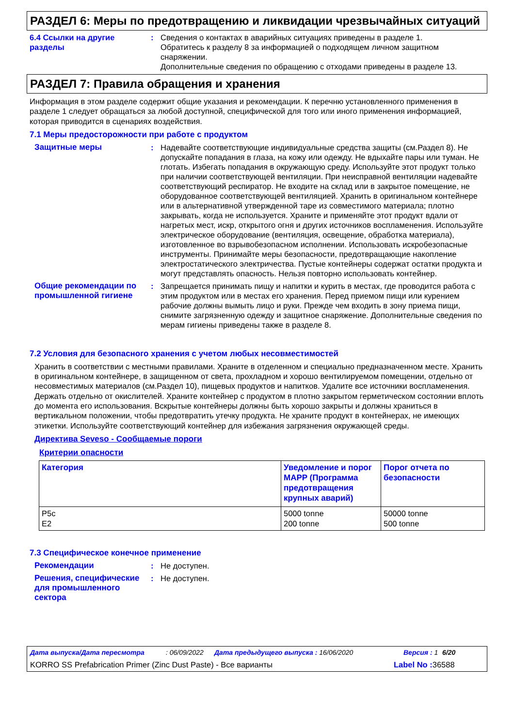РАЗДЕЛ 6: Меры по предотвращению и ликвидации чрезвычайных ситуаций
6.4 Ссылки на другие разделы
: Сведения о контактах в аварийных ситуациях приведены в разделе 1.
Обратитесь к разделу 8 за информацией о подходящем личном защитном снаряжении.
Дополнительные сведения по обращению с отходами приведены в разделе 13.
РАЗДЕЛ 7: Правила обращения и хранения
Информация в этом разделе содержит общие указания и рекомендации. К перечню установленного применения в разделе 1 следует обращаться за любой доступной, специфической для того или иного применения информацией, которая приводится в сценариях воздействия.
7.1 Меры предосторожности при работе с продуктом
Защитные меры : Надевайте соответствующие индивидуальные средства защиты (см.Раздел 8). Не допускайте попадания в глаза, на кожу или одежду. Не вдыхайте пары или туман. Не глотать. Избегать попадания в окружающую среду. Используйте этот продукт только при наличии соответствующей вентиляции. При неисправной вентиляции надевайте соответствующий респиратор. Не входите на склад или в закрытое помещение, не оборудованное соответствующей вентиляцией. Хранить в оригинальном контейнере или в альтернативной утвержденной таре из совместимого материала; плотно закрывать, когда не используется. Храните и применяйте этот продукт вдали от нагретых мест, искр, открытого огня и других источников воспламенения. Используйте электрическое оборудование (вентиляция, освещение, обработка материала), изготовленное во взрывобезопасном исполнении. Использовать искробезопасные инструменты. Принимайте меры безопасности, предотвращающие накопление электростатического электричества. Пустые контейнеры содержат остатки продукта и могут представлять опасность. Нельзя повторно использовать контейнер.
Общие рекомендации по промышленной гигиене
: Запрещается принимать пищу и напитки и курить в местах, где проводится работа с этим продуктом или в местах его хранения. Перед приемом пищи или курением рабочие должны вымыть лицо и руки. Прежде чем входить в зону приема пищи, снимите загрязненную одежду и защитное снаряжение. Дополнительные сведения по мерам гигиены приведены также в разделе 8.
7.2 Условия для безопасного хранения с учетом любых несовместимостей
Хранить в соответствии с местными правилами. Храните в отделенном и специально предназначенном месте. Хранить в оригинальном контейнере, в защищенном от света, прохладном и хорошо вентилируемом помещении, отдельно от несовместимых материалов (см.Раздел 10), пищевых продуктов и напитков. Удалите все источники воспламенения. Держать отдельно от окислителей. Храните контейнер с продуктом в плотно закрытом герметическом состоянии вплоть до момента его использования. Вскрытые контейнеры должны быть хорошо закрыты и должны храниться в вертикальном положении, чтобы предотвратить утечку продукта. Не храните продукт в контейнерах, не имеющих этикетки. Используйте соответствующий контейнер для избежания загрязнения окружающей среды.
Директива Seveso - Сообщаемые пороги
Критерии опасности
| Категория | Уведомление и порог MAPP (Программа предотвращения крупных аварий) | Порог отчета по безопасности |
| --- | --- | --- |
| P5c E2 | 5000 tonne 200 tonne | 50000 tonne 500 tonne |
7.3 Специфическое конечное применение
Рекомендации : Не доступен.
Решения, специфические для промышленного сектора
: Не доступен.
Дата выпуска/Дата пересмотра: 06/09/2022 Дата предыдущего выпуска : 16/06/2020 Версия : 1 6/20
KORRO SS Prefabrication Primer (Zinc Dust Paste) - Все варианты Label No : 36588